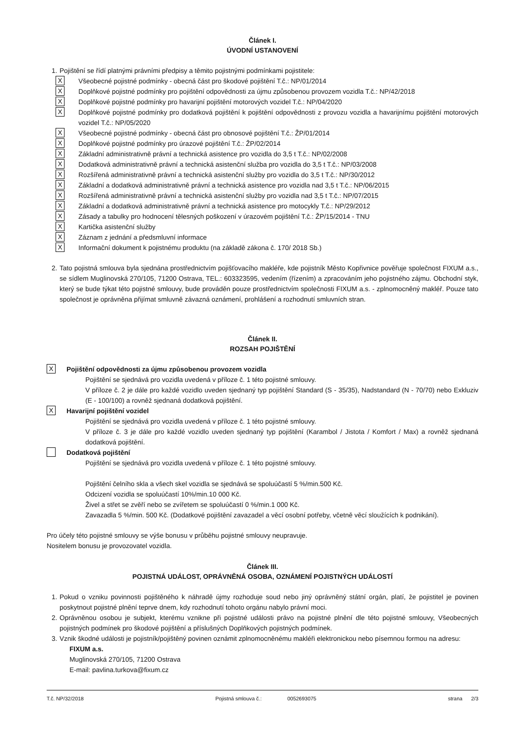Článek I.
ÚVODNÍ USTANOVENÍ
1. Pojištění se řídí platnými právními předpisy a těmito pojistnými podmínkami pojistitele:
X Všeobecné pojistné podmínky - obecná část pro škodové pojištění T.č.: NP/01/2014
X Doplňkové pojistné podmínky pro pojištění odpovědnosti za újmu způsobenou provozem vozidla T.č.: NP/42/2018
X Doplňkové pojistné podmínky pro havarijní pojištění motorových vozidel T.č.: NP/04/2020
X Doplňkové pojistné podmínky pro dodatková pojištění k pojištění odpovědnosti z provozu vozidla a havarijnímu pojištění motorových vozidel T.č.: NP/05/2020
X Všeobecné pojistné podmínky - obecná část pro obnosové pojištění T.č.: ŽP/01/2014
X Doplňkové pojistné podmínky pro úrazové pojištění T.č.: ŽP/02/2014
X Základní administrativně právní a technická asistence pro vozidla do 3,5 t T.č.: NP/02/2008
X Dodatková administrativně právní a technická asistenční služba pro vozidla do 3,5 t T.č.: NP/03/2008
X Rozšířená administrativně právní a technická asistenční služby pro vozidla do 3,5 t T.č.: NP/30/2012
X Základní a dodatková administrativně právní a technická asistence pro vozidla nad 3,5 t T.č.: NP/06/2015
X Rozšířená administrativně právní a technická asistenční služby pro vozidla nad 3,5 t T.č.: NP/07/2015
X Základní a dodatková administrativně právní a technická asistence pro motocykly T.č.: NP/29/2012
X Zásady a tabulky pro hodnocení tělesných poškození v úrazovém pojištění T.č.: ŽP/15/2014 - TNU
X Kartička asistenční služby
X Záznam z jednání a předsmluvní informace
X Informační dokument k pojistnému produktu (na základě zákona č. 170/ 2018 Sb.)
2. Tato pojistná smlouva byla sjednána prostřednictvím pojišťovacího makléře, kde pojistník Město Kopřivnice pověřuje společnost FIXUM a.s., se sídlem Muglinovská 270/105, 71200 Ostrava, TEL.: 603323595, vedením (řízením) a zpracováním jeho pojistného zájmu. Obchodní styk, který se bude týkat této pojistné smlouvy, bude prováděn pouze prostřednictvím společnosti FIXUM a.s. - zplnomocněný makléř. Pouze tato společnost je oprávněna přijímat smluvně závazná oznámení, prohlášení a rozhodnutí smluvních stran.
Článek II.
ROZSAH POJIŠTĚNÍ
X Pojištění odpovědnosti za újmu způsobenou provozem vozidla
Pojištění se sjednává pro vozidla uvedená v příloze č. 1 této pojistné smlouvy.
V příloze č. 2 je dále pro každé vozidlo uveden sjednaný typ pojištění Standard (S - 35/35), Nadstandard (N - 70/70) nebo Exkluziv (E - 100/100) a rovněž sjednaná dodatková pojištění.
X Havarijní pojištění vozidel
Pojištění se sjednává pro vozidla uvedená v příloze č. 1 této pojistné smlouvy.
V příloze č. 3 je dále pro každé vozidlo uveden sjednaný typ pojištění (Karambol / Jistota / Komfort / Max) a rovněž sjednaná dodatková pojištění.
Dodatková pojištění
Pojištění se sjednává pro vozidla uvedená v příloze č. 1 této pojistné smlouvy.
Pojištění čelního skla a všech skel vozidla se sjednává se spoluúčastí 5 %/min.500 Kč.
Odcizení vozidla se spoluúčastí 10%/min.10 000 Kč.
Živel a střet se zvěří nebo se zvířetem se spoluúčastí 0 %/min.1 000 Kč.
Zavazadla 5 %/min. 500 Kč. (Dodatkové pojištění zavazadel a věcí osobní potřeby, včetně věcí sloužících k podnikání).
Pro účely této pojistné smlouvy se výše bonusu v průběhu pojistné smlouvy neupravuje.
Nositelem bonusu je provozovatel vozidla.
Článek III.
POJISTNÁ UDÁLOST, OPRÁVNĚNÁ OSOBA, OZNÁMENÍ POJISTNÝCH UDÁLOSTÍ
1. Pokud o vzniku povinnosti pojištěného k náhradě újmy rozhoduje soud nebo jiný oprávněný státní orgán, platí, že pojistitel je povinen poskytnout pojistné plnění teprve dnem, kdy rozhodnutí tohoto orgánu nabylo právní moci.
2. Oprávněnou osobou je subjekt, kterému vznikne při pojistné události právo na pojistné plnění dle této pojistné smlouvy, Všeobecných pojistných podmínek pro škodové pojištění a příslušných Doplňkových pojistných podmínek.
3. Vznik škodné události je pojistník/pojištěný povinen oznámit zplnomocněnému makléři elektronickou nebo písemnou formou na adresu:
FIXUM a.s.
Muglinovská 270/105, 71200 Ostrava
E-mail: pavlina.turkova@fixum.cz
T.č. NP/32/2018 Pojistná smlouva č.: 0052693075 strana 2/3